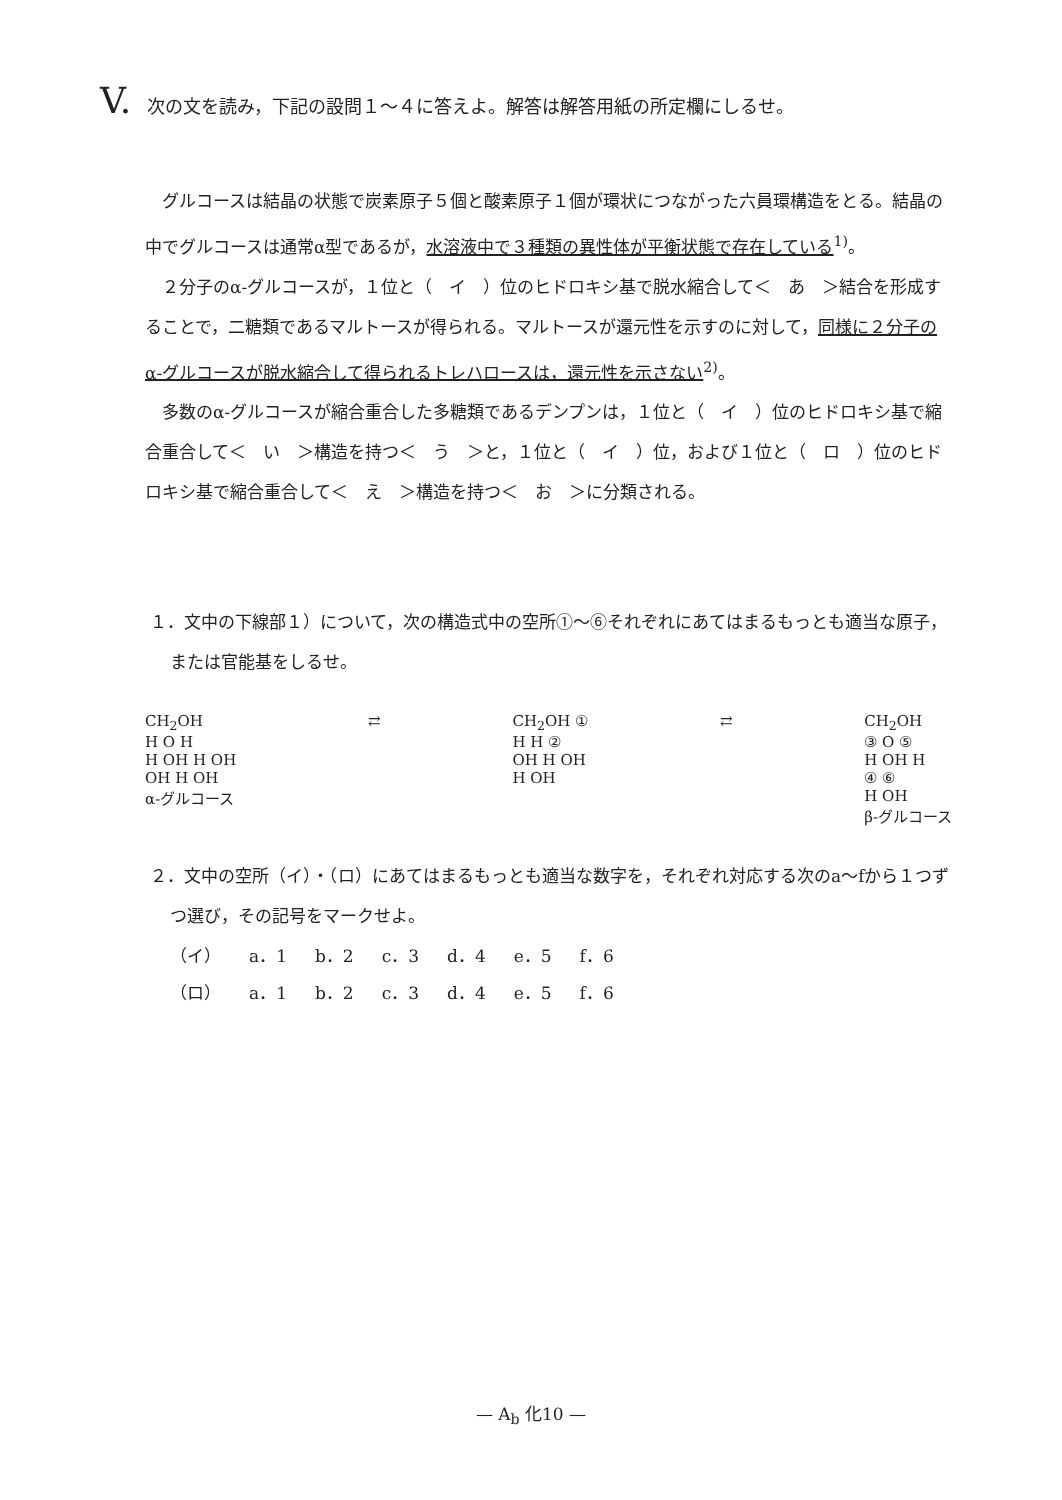V. 次の文を読み，下記の設問１～４に答えよ。解答は解答用紙の所定欄にしるせ。
グルコースは結晶の状態で炭素原子５個と酸素原子１個が環状につながった六員環構造をとる。結晶の中でグルコースは通常α型であるが，水溶液中で３種類の異性体が平衡状態で存在している<sup>1)</sup>。
２分子のα-グルコースが，１位と（　イ　）位のヒドロキシ基で脱水縮合して＜　あ　＞結合を形成することで，二糖類であるマルトースが得られる。マルトースが還元性を示すのに対して，同様に２分子のα-グルコースが脱水縮合して得られるトレハロースは，還元性を示さない<sup>2)</sup>。
多数のα-グルコースが縮合重合した多糖類であるデンプンは，１位と（　イ　）位のヒドロキシ基で縮合重合して＜　い　＞構造を持つ＜　う　＞と，１位と（　イ　）位，および１位と（　ロ　）位のヒドロキシ基で縮合重合して＜　え　＞構造を持つ＜　お　＞に分類される。
１．文中の下線部１）について，次の構造式中の空所①～⑥それぞれにあてはまるもっとも適当な原子，または官能基をしるせ。
CH<sub>2</sub>OH
H O H
H OH H OH
OH H OH
α-グルコース
⇄ CH<sub>2</sub>OH ①
H H ②
OH H OH
H OH
⇄ CH<sub>2</sub>OH
③ O ⑤
H OH H
④ ⑥
H OH
β-グルコース
２．文中の空所（イ）・（ロ）にあてはまるもっとも適当な数字を，それぞれ対応する次のa～fから１つずつ選び，その記号をマークせよ。
| （イ） | a．1 | b．2 | c．3 | d．4 | e．5 | f．6 |
| （ロ） | a．1 | b．2 | c．3 | d．4 | e．5 | f．6 |
— A<sub>b</sub> 化10 —